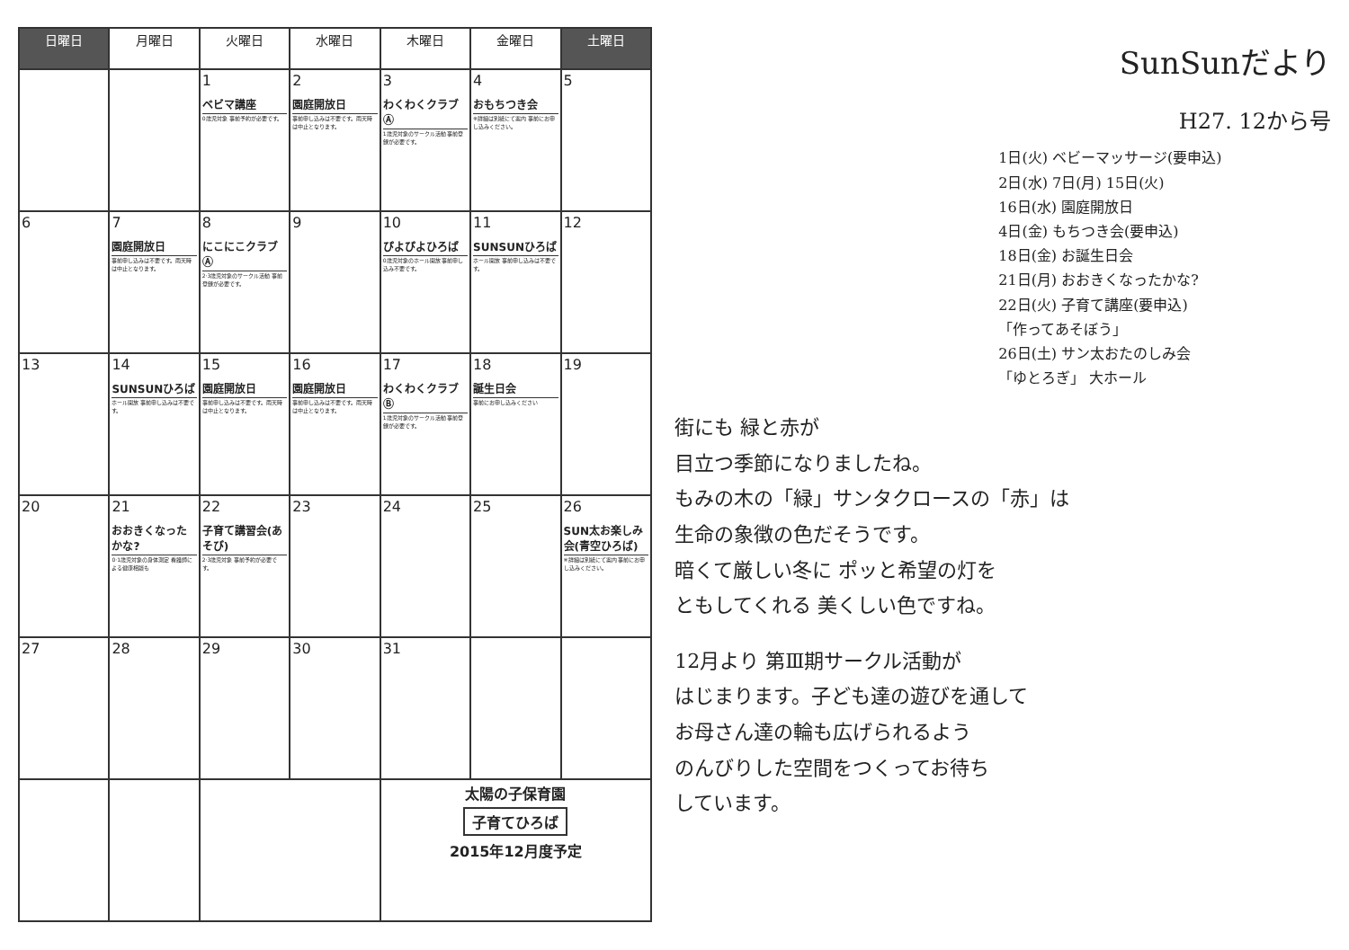| 日曜日 | 月曜日 | 火曜日 | 水曜日 | 木曜日 | 金曜日 | 土曜日 |
| --- | --- | --- | --- | --- | --- | --- |
| | | 1 ベビマ講座 0歳児対象 事前予約が必要です。 | 2 園庭開放日 事前申し込みは不要です。雨天時は中止となります。 | 3 わくわくクラブⒶ 1歳児対象のサークル活動 事前登録が必要です。 | 4 おもちつき会 ※詳細は別紙にて案内 事前にお申し込みください。 | 5 |
| 6 | 7 園庭開放日 事前申し込みは不要です。雨天時は中止となります。 | 8 にこにこクラブⒶ 2·3歳児対象のサークル活動 事前登録が必要です。 | 9 | 10 ぴよぴよひろば 0歳児対象のホール開放 事前申し込み不要です。 | 11 SUNSUNひろば ホール開放 事前申し込みは不要です。 | 12 |
| 13 | 14 SUNSUNひろば ホール開放 事前申し込みは不要です。 | 15 園庭開放日 事前申し込みは不要です。雨天時は中止となります。 | 16 園庭開放日 事前申し込みは不要です。雨天時は中止となります。 | 17 わくわくクラブⒷ 1歳児対象のサークル活動 事前登録が必要です。 | 18 誕生日会 事前にお申し込みください | 19 |
| 20 | 21 おおきくなったかな? 0·1歳児対象の身体測定 看護師による健康相談も | 22 子育て講習会(あそび) 2·3歳児対象 事前予約が必要です。 | 23 | 24 | 25 | 26 SUN太お楽しみ会(青空ひろば) ※詳細は別紙にて案内 事前にお申し込みください。 |
| 27 | 28 | 29 | 30 | 31 | | |
| | | | | 太陽の子保育園 子育てひろば 2015年12月度予定 | | |
SunSunだより
H27. 12から号
1日(火) ベビーマッサージ(要申込)
2日(水) 7日(月) 15日(火)
16日(水) 園庭開放日
4日(金) もちつき会(要申込)
18日(金) お誕生日会
21日(月) おおきくなったかな?
22日(火) 子育て講座(要申込)
「作ってあそぼう」
26日(土) サン太おたのしみ会
「ゆとろぎ」 大ホール
街にも 緑と赤が
目立つ季節になりましたね。
もみの木の「緑」サンタクロースの「赤」は
生命の象徴の色だそうです。
暗くて厳しい冬に ポッと希望の灯を
ともしてくれる 美くしい色ですね。
12月より 第Ⅲ期サークル活動が
はじまります。子ども達の遊びを通して
お母さん達の輪も広げられるよう
のんびりした空間をつくってお待ち
しています。